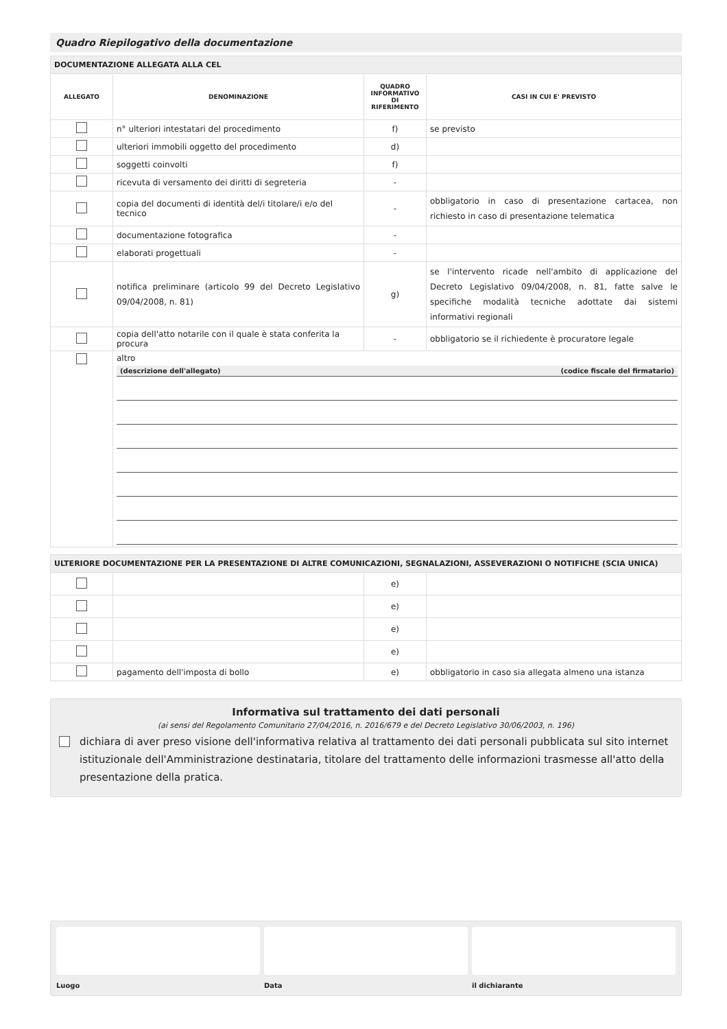Quadro Riepilogativo della documentazione
| DOCUMENTAZIONE ALLEGATA ALLA CEL | | | |
| --- | --- | --- | --- |
| ALLEGATO | DENOMINAZIONE | QUADRO INFORMATIVO DI RIFERIMENTO | CASI IN CUI E' PREVISTO |
| | n° ulteriori intestatari del procedimento | f) | se previsto |
| | ulteriori immobili oggetto del procedimento | d) | |
| | soggetti coinvolti | f) | |
| | ricevuta di versamento dei diritti di segreteria | - | |
| | copia del documenti di identità del/i titolare/i e/o del tecnico | - | obbligatorio in caso di presentazione cartacea, non richiesto in caso di presentazione telematica |
| | documentazione fotografica | - | |
| | elaborati progettuali | - | |
| | notifica preliminare (articolo 99 del Decreto Legislativo 09/04/2008, n. 81) | g) | se l'intervento ricade nell'ambito di applicazione del Decreto Legislativo 09/04/2008, n. 81, fatte salve le specifiche modalità tecniche adottate dai sistemi informativi regionali |
| | copia dell'atto notarile con il quale è stata conferita la procura | - | obbligatorio se il richiedente è procuratore legale |
| | altro (descrizione dell'allegato) (codice fiscale del firmatario) | | |
| ULTERIORE DOCUMENTAZIONE PER LA PRESENTAZIONE DI ALTRE COMUNICAZIONI, SEGNALAZIONI, ASSEVERAZIONI O NOTIFICHE (SCIA UNICA) | | | |
| --- | --- | --- | --- |
| | | e) | |
| | | e) | |
| | | e) | |
| | | e) | |
| | pagamento dell'imposta di bollo | e) | obbligatorio in caso sia allegata almeno una istanza |
Informativa sul trattamento dei dati personali
(ai sensi del Regolamento Comunitario 27/04/2016, n. 2016/679 e del Decreto Legislativo 30/06/2003, n. 196)
dichiara di aver preso visione dell'informativa relativa al trattamento dei dati personali pubblicata sul sito internet istituzionale dell'Amministrazione destinataria, titolare del trattamento delle informazioni trasmesse all'atto della presentazione della pratica.
Luogo Data il dichiarante